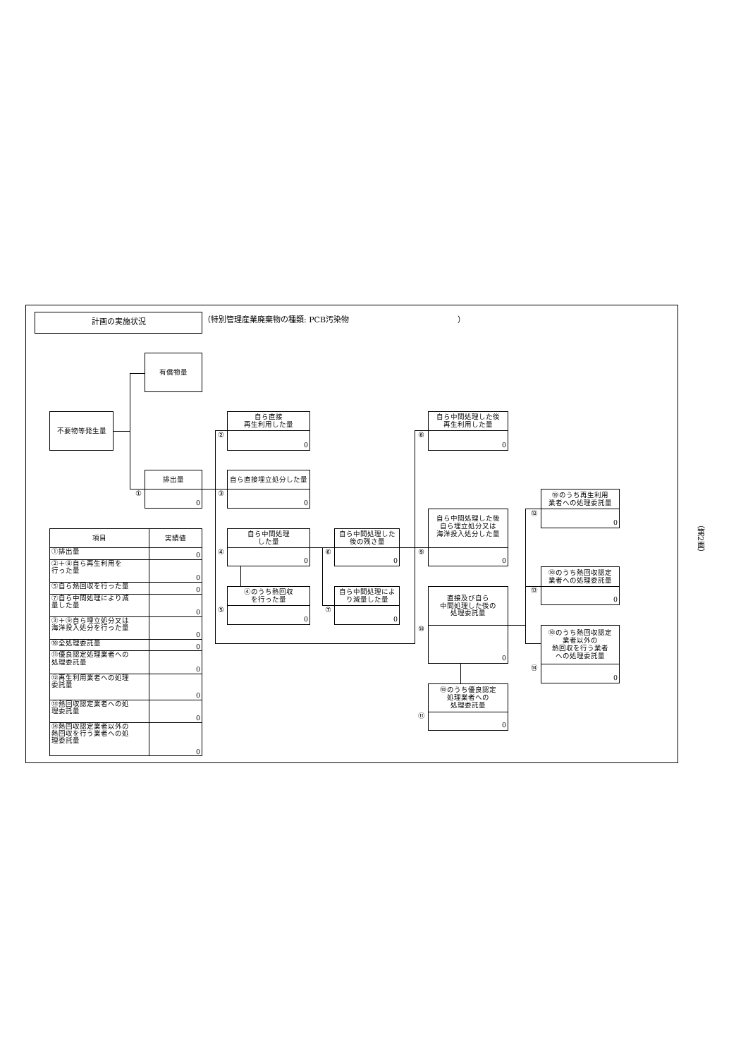計画の実施状況
（特別管理産業廃棄物の種類: PCB汚染物　　　　　　　　　　　　　　）
有償物量
不要物等発生量
自ら直接
再生利用した量
0
②
自ら中間処理した後
再生利用した量
0
⑧
排出量
0
①
自ら直接埋立処分した量
0
③
⑩のうち再生利用
業者への処理委託量
0
⑫
自ら中間処理した後
自ら埋立処分又は
海洋投入処分した量
0
⑨
自ら中間処理
した量
0
④
自ら中間処理した
後の残さ量
0
⑥
⑩のうち熱回収認定
業者への処理委託量
0
⑬
④のうち熱回収
を行った量
0
⑤
自ら中間処理によ
り減量した量
0
⑦
直接及び自ら
中間処理した後の
処理委託量
0
⑩
⑩のうち熱回収認定
業者以外の
熱回収を行う業者
への処理委託量
0
⑭
⑩のうち優良認定
処理業者への
処理委託量
0
⑪
| 項目 | 実績値 |
| --- | --- |
| ①排出量 | 0 |
| ②＋⑧自ら再生利用を 行った量 | 0 |
| ⑤自ら熱回収を行った量 | 0 |
| ⑦自ら中間処理により減 量した量 | 0 |
| ③＋⑨自ら埋立処分又は 海洋投入処分を行った量 | 0 |
| ⑩全処理委託量 | 0 |
| ⑪優良認定処理業者への 処理委託量 | 0 |
| ⑫再生利用業者への処理 委託量 | 0 |
| ⑬熱回収認定業者への処 理委託量 | 0 |
| ⑭熱回収認定業者以外の 熱回収を行う業者への処 理委託量 | 0 |
（第2面）